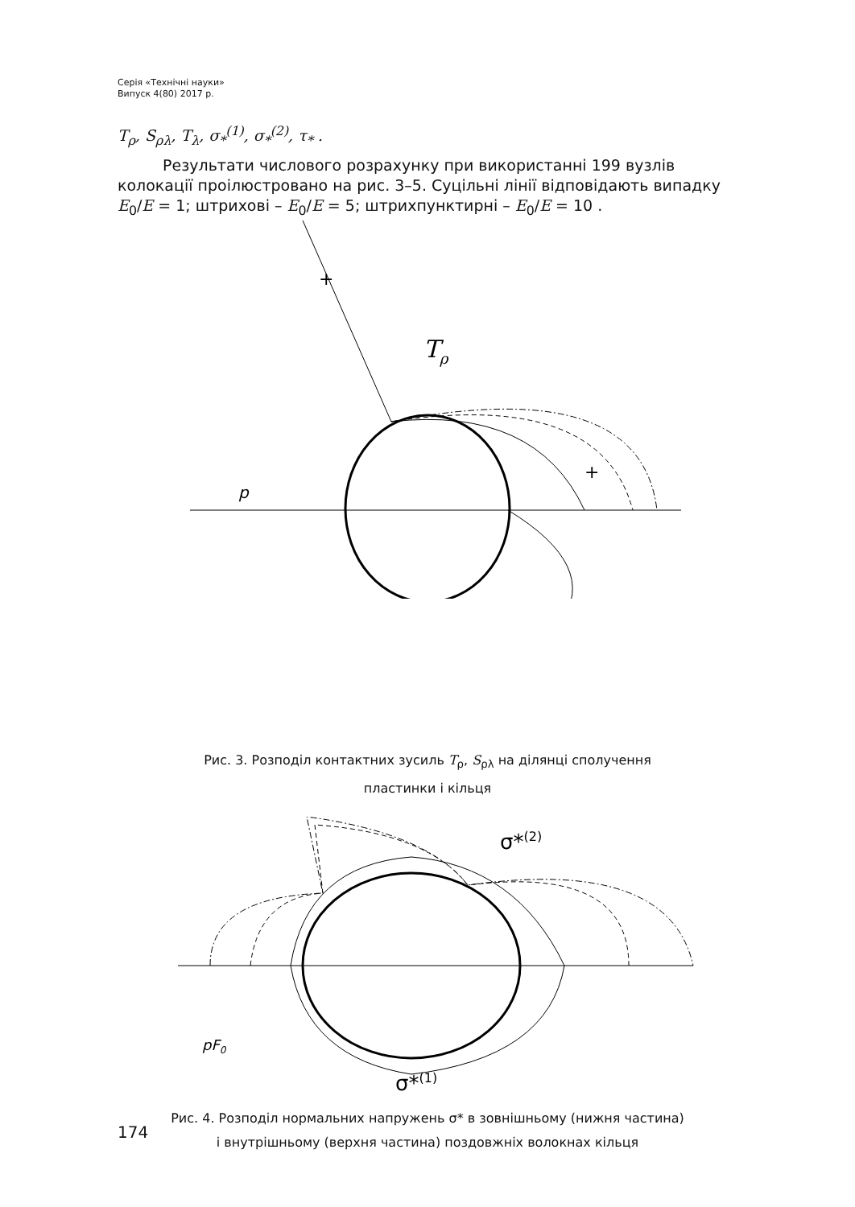Серія «Технічні науки»
Випуск 4(80) 2017 р.
T<sub>ρ</sub>, S<sub>ρλ</sub>, T<sub>λ</sub>, σ<sub>*</sub><sup>(1)</sup>, σ<sub>*</sub><sup>(2)</sup>, τ<sub>*</sub> .
Результати числового розрахунку при використанні 199 вузлів колокації проілюстровано на рис. 3–5. Суцільні лінії відповідають випадку E<sub>0</sub>/E = 1; штрихові – E<sub>0</sub>/E = 5; штрихпунктирні – E<sub>0</sub>/E = 10 .
+
Tρ
p
+
Рис. 3. Розподіл контактних зусиль T<sub>ρ</sub>, S<sub>ρλ</sub> на ділянці сполучення
пластинки і кільця
σ*(2)
σ*(1)
pF0
Рис. 4. Розподіл нормальних напружень σ* в зовнішньому (нижня частина)
і внутрішньому (верхня частина) поздовжніх волокнах кільця
174